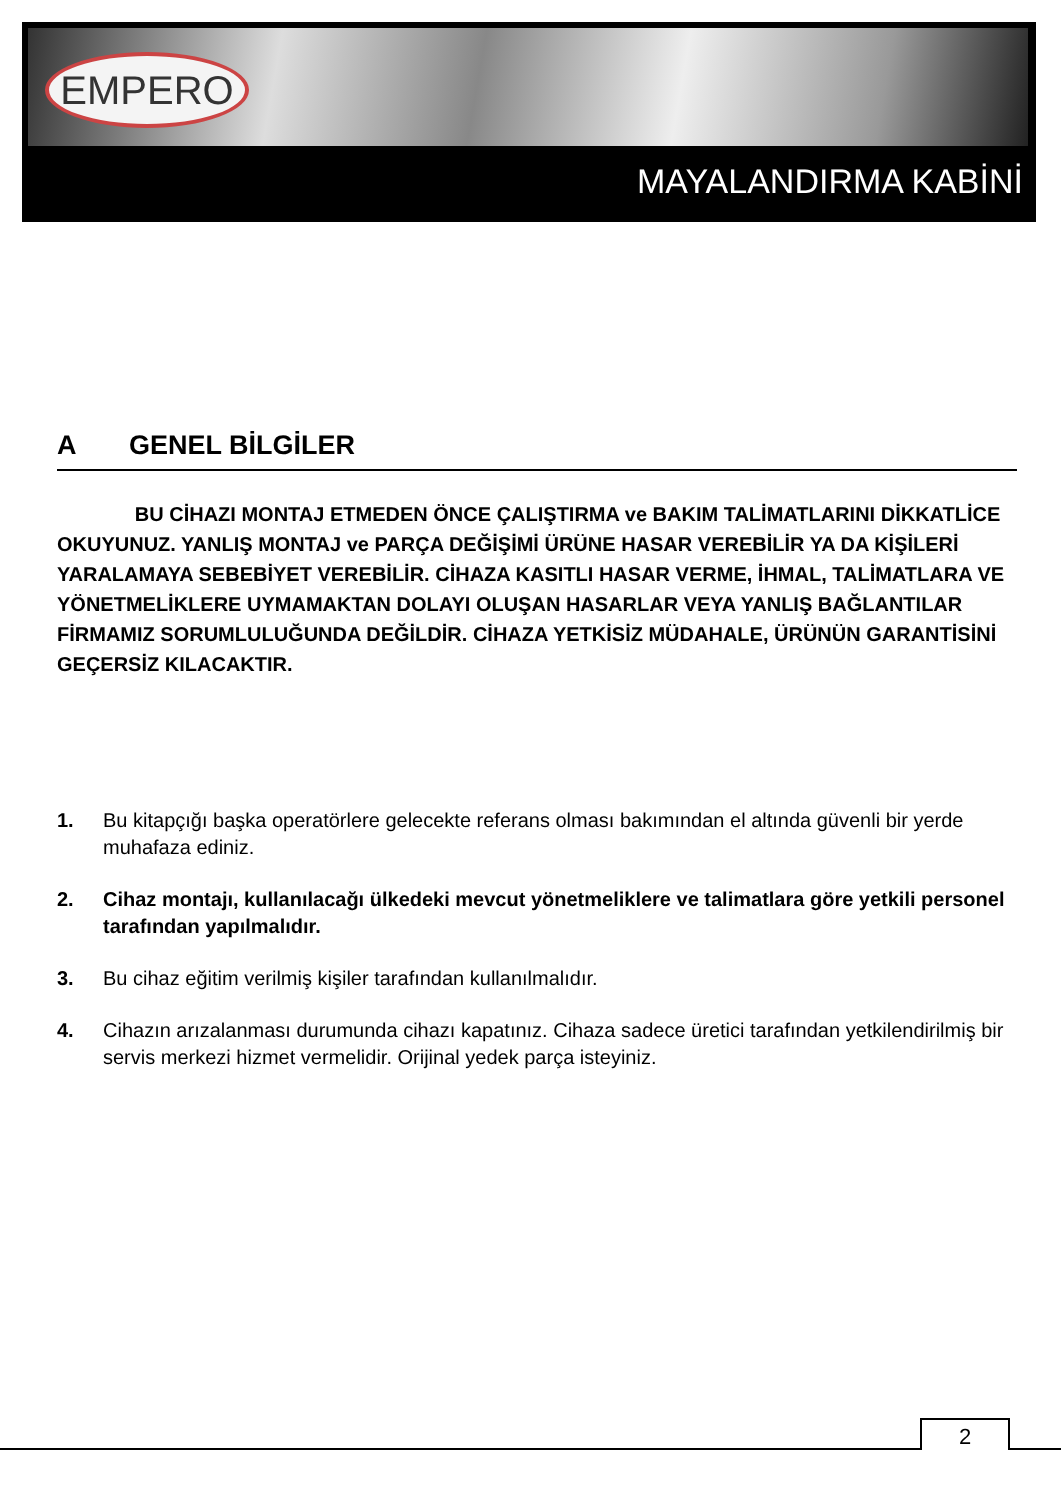EMPERO
MAYALANDIRMA KABİNİ
A GENEL BİLGİLER
BU CİHAZI MONTAJ ETMEDEN ÖNCE ÇALIŞTIRMA ve BAKIM TALİMATLARINI DİKKATLİCE OKUYUNUZ. YANLIŞ MONTAJ ve PARÇA DEĞİŞİMİ ÜRÜNE HASAR VEREBİLİR YA DA KİŞİLERİ YARALAMAYA SEBEBİYET VEREBİLİR. CİHAZA KASITLI HASAR VERME, İHMAL, TALİMATLARA VE YÖNETMELİKLERE UYMAMAKTAN DOLAYI OLUŞAN HASARLAR VEYA YANLIŞ BAĞLANTILAR FİRMAMIZ SORUMLULUĞUNDA DEĞİLDİR. CİHAZA YETKİSİZ MÜDAHALE, ÜRÜNÜN GARANTİSİNİ GEÇERSİZ KILACAKTIR.
1. Bu kitapçığı başka operatörlere gelecekte referans olması bakımından el altında güvenli bir yerde muhafaza ediniz.
2. Cihaz montajı, kullanılacağı ülkedeki mevcut yönetmeliklere ve talimatlara göre yetkili personel tarafından yapılmalıdır.
3. Bu cihaz eğitim verilmiş kişiler tarafından kullanılmalıdır.
4. Cihazın arızalanması durumunda cihazı kapatınız. Cihaza sadece üretici tarafından yetkilendirilmiş bir servis merkezi hizmet vermelidir. Orijinal yedek parça isteyiniz.
2